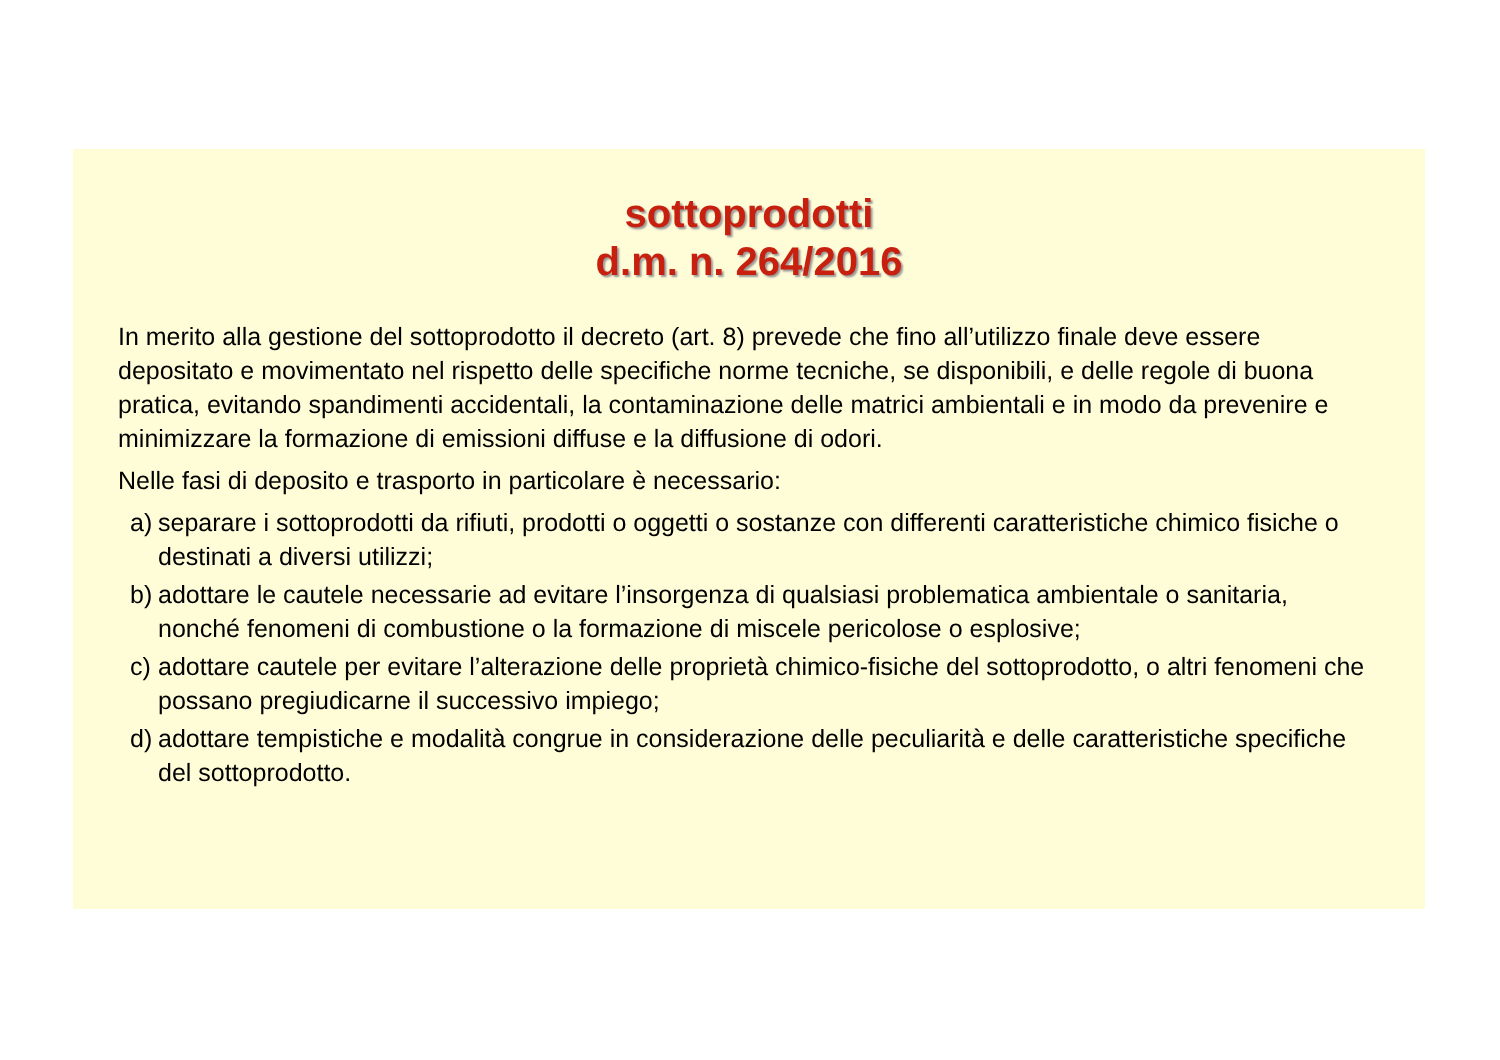sottoprodotti
d.m. n. 264/2016
In merito alla gestione del sottoprodotto il decreto (art. 8) prevede che fino all’utilizzo finale deve essere depositato e movimentato nel rispetto delle specifiche norme tecniche, se disponibili, e delle regole di buona pratica, evitando spandimenti accidentali, la contaminazione delle matrici ambientali e in modo da prevenire e minimizzare la formazione di emissioni diffuse e la diffusione di odori.
Nelle fasi di deposito e trasporto in particolare è necessario:
a) separare i sottoprodotti da rifiuti, prodotti o oggetti o sostanze con differenti caratteristiche chimico fisiche o destinati a diversi utilizzi;
b) adottare le cautele necessarie ad evitare l’insorgenza di qualsiasi problematica ambientale o sanitaria, nonché fenomeni di combustione o la formazione di miscele pericolose o esplosive;
c) adottare cautele per evitare l’alterazione delle proprietà chimico-fisiche del sottoprodotto, o altri fenomeni che possano pregiudicarne il successivo impiego;
d) adottare tempistiche e modalità congrue in considerazione delle peculiarità e delle caratteristiche specifiche del sottoprodotto.